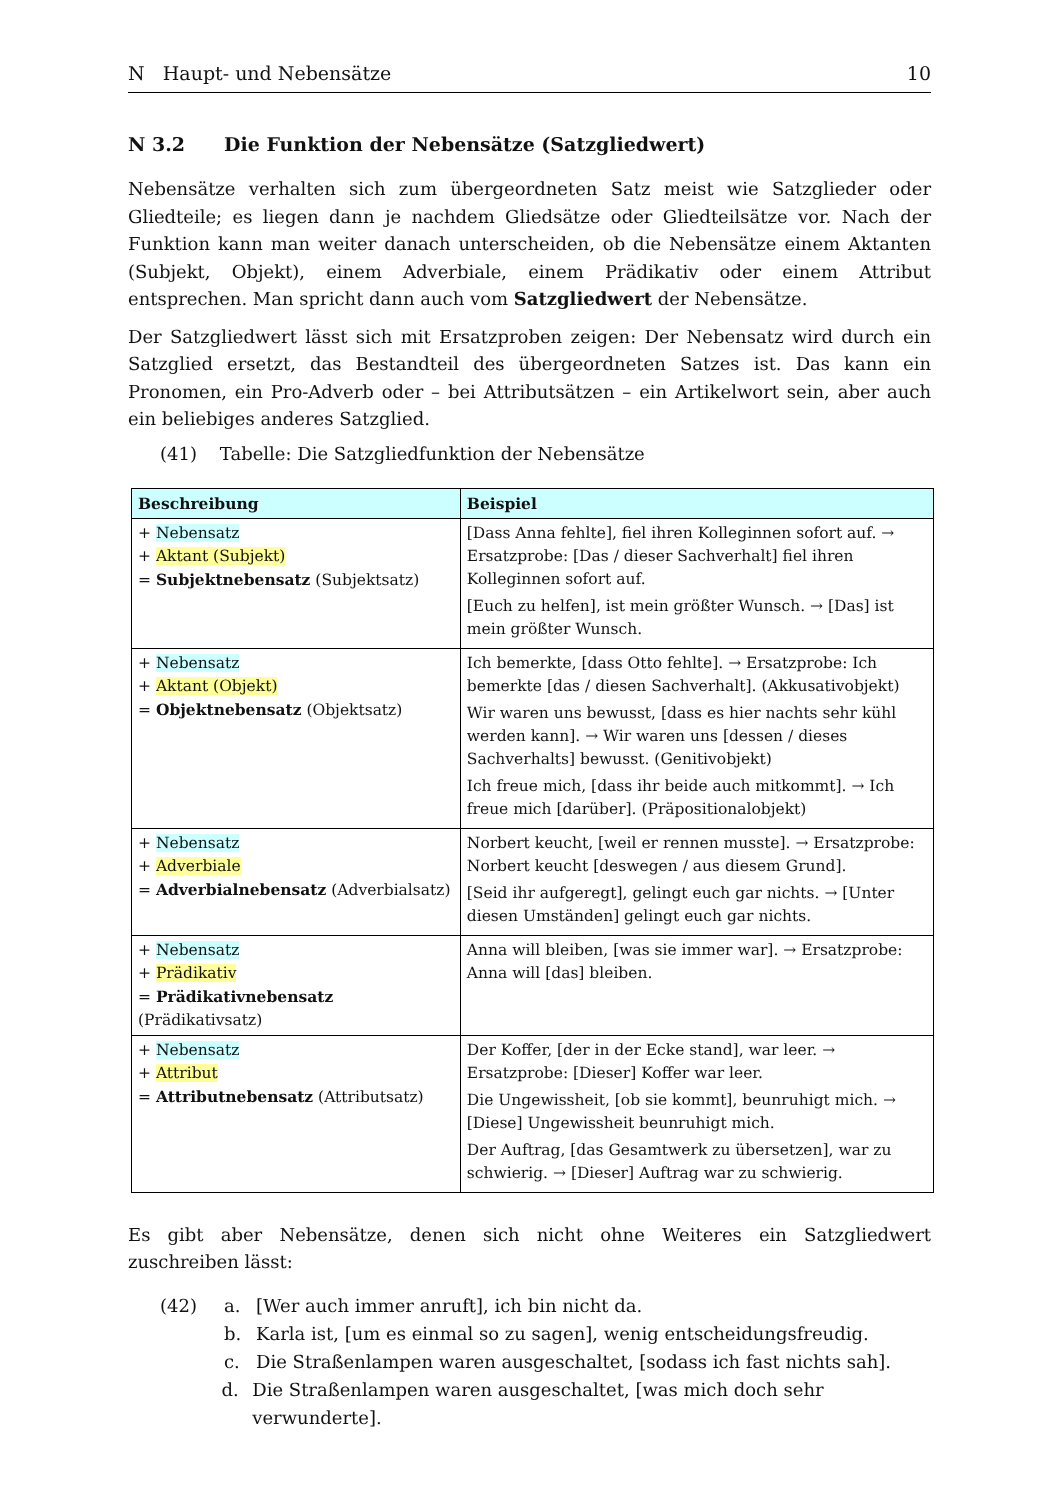N Haupt- und Nebensätze 10
N 3.2 Die Funktion der Nebensätze (Satzgliedwert)
Nebensätze verhalten sich zum übergeordneten Satz meist wie Satzglieder oder Gliedteile; es liegen dann je nachdem Gliedsätze oder Gliedteilsätze vor. Nach der Funktion kann man weiter danach unterscheiden, ob die Nebensätze einem Aktanten (Subjekt, Objekt), einem Adverbiale, einem Prädikativ oder einem Attribut entsprechen. Man spricht dann auch vom Satzgliedwert der Nebensätze.
Der Satzgliedwert lässt sich mit Ersatzproben zeigen: Der Nebensatz wird durch ein Satzglied ersetzt, das Bestandteil des übergeordneten Satzes ist. Das kann ein Pronomen, ein Pro-Adverb oder – bei Attributsätzen – ein Artikelwort sein, aber auch ein beliebiges anderes Satzglied.
(41) Tabelle: Die Satzgliedfunktion der Nebensätze
| Beschreibung | Beispiel |
| --- | --- |
| + Nebensatz + Aktant (Subjekt) = Subjektnebensatz (Subjektsatz) | [Dass Anna fehlte], fiel ihren Kolleginnen sofort auf. → Ersatzprobe: [Das / dieser Sachverhalt] fiel ihren Kolleginnen sofort auf. [Euch zu helfen], ist mein größter Wunsch. → [Das] ist mein größter Wunsch. |
| + Nebensatz + Aktant (Objekt) = Objektnebensatz (Objektsatz) | Ich bemerkte, [dass Otto fehlte]. → Ersatzprobe: Ich bemerkte [das / diesen Sachverhalt]. (Akkusativobjekt) Wir waren uns bewusst, [dass es hier nachts sehr kühl werden kann]. → Wir waren uns [dessen / dieses Sachverhalts] bewusst. (Genitivobjekt) Ich freue mich, [dass ihr beide auch mitkommt]. → Ich freue mich [darüber]. (Präpositionalobjekt) |
| + Nebensatz + Adverbiale = Adverbialnebensatz (Adverbialsatz) | Norbert keucht, [weil er rennen musste]. → Ersatzprobe: Norbert keucht [deswegen / aus diesem Grund]. [Seid ihr aufgeregt], gelingt euch gar nichts. → [Unter diesen Umständen] gelingt euch gar nichts. |
| + Nebensatz + Prädikativ = Prädikativnebensatz (Prädikativsatz) | Anna will bleiben, [was sie immer war]. → Ersatzprobe: Anna will [das] bleiben. |
| + Nebensatz + Attribut = Attributnebensatz (Attributsatz) | Der Koffer, [der in der Ecke stand], war leer. → Ersatzprobe: [Dieser] Koffer war leer. Die Ungewissheit, [ob sie kommt], beunruhigt mich. → [Diese] Ungewissheit beunruhigt mich. Der Auftrag, [das Gesamtwerk zu übersetzen], war zu schwierig. → [Dieser] Auftrag war zu schwierig. |
Es gibt aber Nebensätze, denen sich nicht ohne Weiteres ein Satzgliedwert zuschreiben lässt:
(42) a. [Wer auch immer anruft], ich bin nicht da.
b. Karla ist, [um es einmal so zu sagen], wenig entscheidungsfreudig.
c. Die Straßenlampen waren ausgeschaltet, [sodass ich fast nichts sah].
d. Die Straßenlampen waren ausgeschaltet, [was mich doch sehr verwunderte].